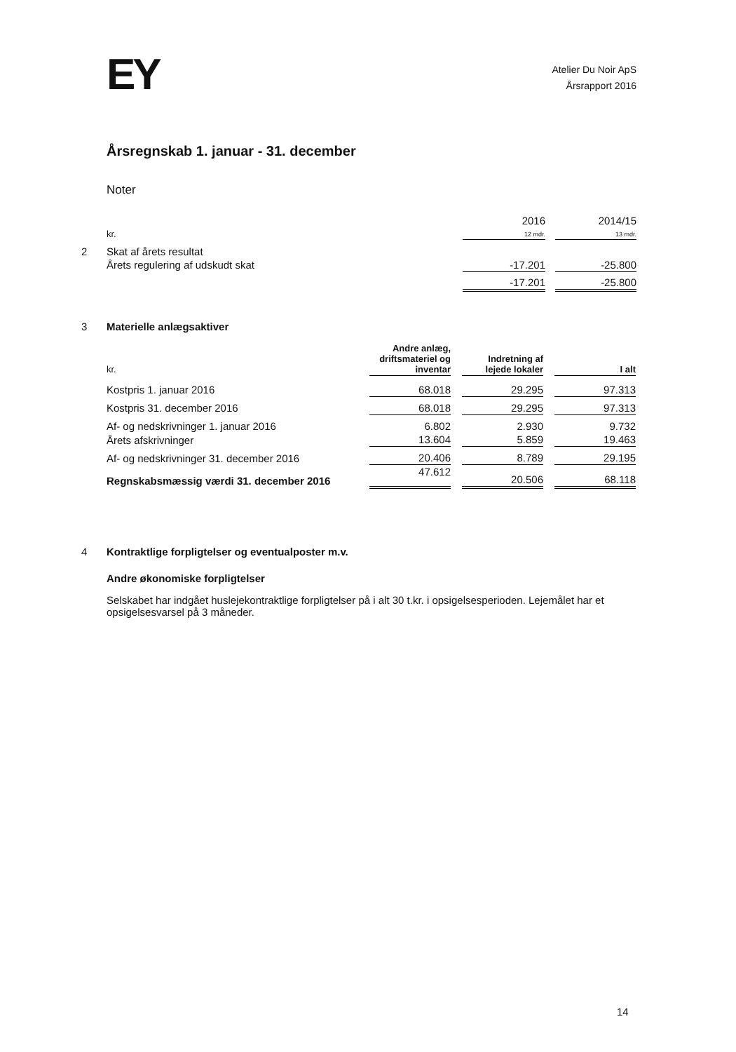EY
Atelier Du Noir ApS
Årsrapport 2016
Årsregnskab 1. januar - 31. december
Noter
| | kr. | 2016 12 mdr. | | 2014/15 13 mdr. |
| 2 | Skat af årets resultat | | | |
| | Årets regulering af udskudt skat | -17.201 | | -25.800 |
| | | -17.201 | | -25.800 |
| 3 | Materielle anlægsaktiver | | | | | |
| | kr. | Andre anlæg, driftsmateriel og inventar | | Indretning af lejede lokaler | | I alt |
| | Kostpris 1. januar 2016 | 68.018 | | 29.295 | | 97.313 |
| | Kostpris 31. december 2016 | 68.018 | | 29.295 | | 97.313 |
| | Af- og nedskrivninger 1. januar 2016 | 6.802 | | 2.930 | | 9.732 |
| | Årets afskrivninger | 13.604 | | 5.859 | | 19.463 |
| | Af- og nedskrivninger 31. december 2016 | 20.406 | | 8.789 | | 29.195 |
| | Regnskabsmæssig værdi 31. december 2016 | 47.612 | | 20.506 | | 68.118 |
| 4 | Kontraktlige forpligtelser og eventualposter m.v. |
Andre økonomiske forpligtelser
Selskabet har indgået huslejekontraktlige forpligtelser på i alt 30 t.kr. i opsigelsesperioden. Lejemålet har et opsigelsesvarsel på 3 måneder.
14